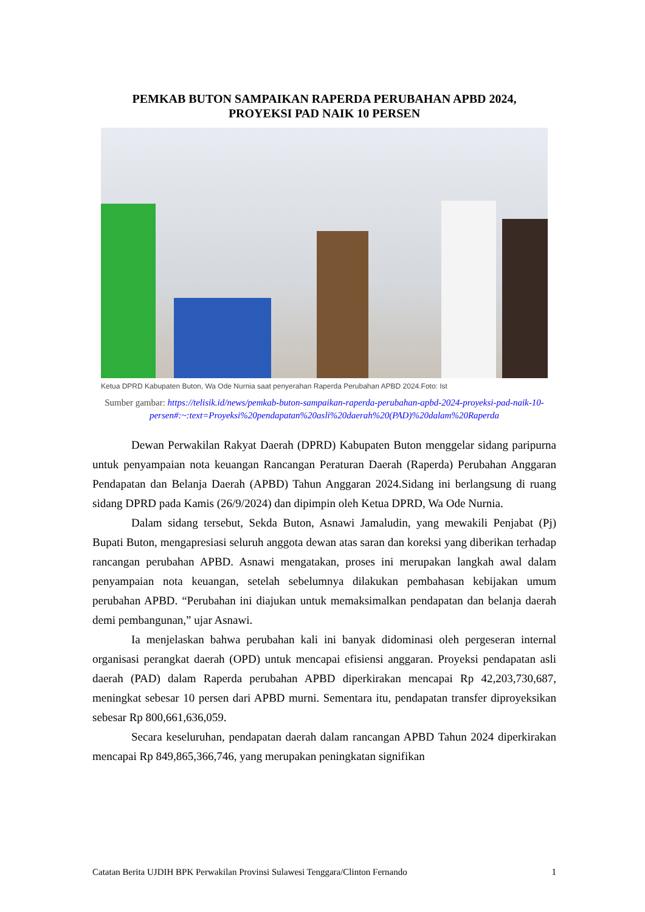PEMKAB BUTON SAMPAIKAN RAPERDA PERUBAHAN APBD 2024,
PROYEKSI PAD NAIK 10 PERSEN
Ketua DPRD Kabupaten Buton, Wa Ode Nurnia saat penyerahan Raperda Perubahan APBD 2024.Foto: Ist
Sumber gambar: https://telisik.id/news/pemkab-buton-sampaikan-raperda-perubahan-apbd-2024-proyeksi-pad-naik-10-persen#:~:text=Proyeksi%20pendapatan%20asli%20daerah%20(PAD)%20dalam%20Raperda
Dewan Perwakilan Rakyat Daerah (DPRD) Kabupaten Buton menggelar sidang paripurna untuk penyampaian nota keuangan Rancangan Peraturan Daerah (Raperda) Perubahan Anggaran Pendapatan dan Belanja Daerah (APBD) Tahun Anggaran 2024.Sidang ini berlangsung di ruang sidang DPRD pada Kamis (26/9/2024) dan dipimpin oleh Ketua DPRD, Wa Ode Nurnia.
Dalam sidang tersebut, Sekda Buton, Asnawi Jamaludin, yang mewakili Penjabat (Pj) Bupati Buton, mengapresiasi seluruh anggota dewan atas saran dan koreksi yang diberikan terhadap rancangan perubahan APBD. Asnawi mengatakan, proses ini merupakan langkah awal dalam penyampaian nota keuangan, setelah sebelumnya dilakukan pembahasan kebijakan umum perubahan APBD. “Perubahan ini diajukan untuk memaksimalkan pendapatan dan belanja daerah demi pembangunan,” ujar Asnawi.
Ia menjelaskan bahwa perubahan kali ini banyak didominasi oleh pergeseran internal organisasi perangkat daerah (OPD) untuk mencapai efisiensi anggaran. Proyeksi pendapatan asli daerah (PAD) dalam Raperda perubahan APBD diperkirakan mencapai Rp 42,203,730,687, meningkat sebesar 10 persen dari APBD murni. Sementara itu, pendapatan transfer diproyeksikan sebesar Rp 800,661,636,059.
Secara keseluruhan, pendapatan daerah dalam rancangan APBD Tahun 2024 diperkirakan mencapai Rp 849,865,366,746, yang merupakan peningkatan signifikan
Catatan Berita UJDIH BPK Perwakilan Provinsi Sulawesi Tenggara/Clinton Fernando 1